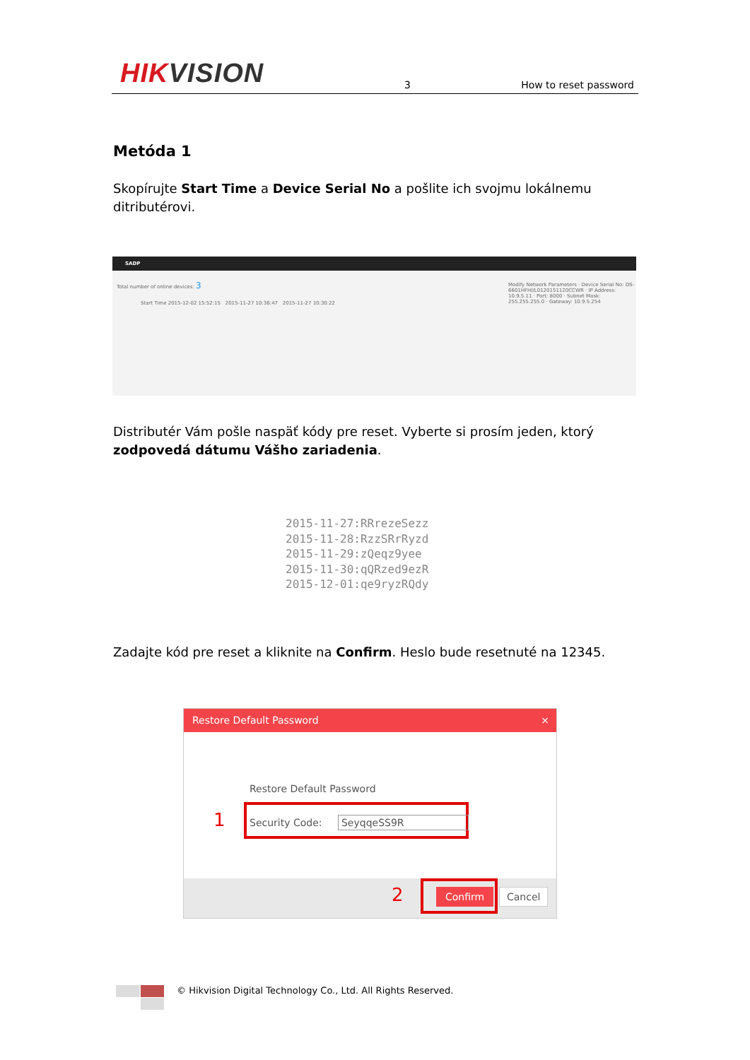HIKVISION 3 How to reset password
Metóda 1
Skopírujte Start Time a Device Serial No a pošlite ich svojmu lokálnemu ditributérovi.
SADP
Total number of online devices: 3
Start Time 2015-12-02 15:52:15 2015-11-27 10:36:47 2015-11-27 10:30:22
Modify Network Parameters · Device Serial No: DS-6601HFHI/L0120151120CCWR · IP Address: 10.9.5.11 · Port: 8000 · Subnet Mask: 255.255.255.0 · Gateway: 10.9.5.254
Distributér Vám pošle naspäť kódy pre reset. Vyberte si prosím jeden, ktorý zodpovedá dátumu Vášho zariadenia.
2015-11-27:RRrezeSezz
2015-11-28:RzzSRrRyzd
2015-11-29:zQeqz9yee
2015-11-30:qQRzed9ezR
2015-12-01:qe9ryzRQdy
Zadajte kód pre reset a kliknite na Confirm. Heslo bude resetnuté na 12345.
Restore Default Password ×
Restore Default Password
1 Security Code: SeyqqeSS9R
2 Confirm Cancel
© Hikvision Digital Technology Co., Ltd. All Rights Reserved.